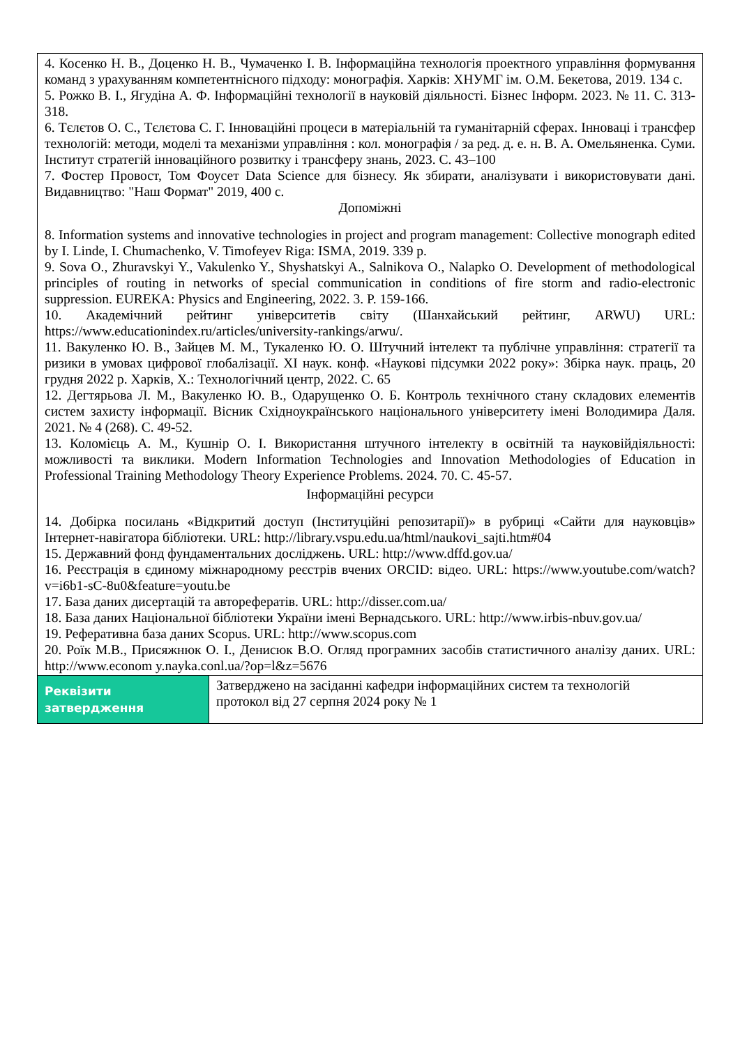| 4. Косенко Н. В., Доценко Н. В., Чумаченко І. В. Інформаційна технологія проектного управління формування команд з урахуванням компетентнісного підходу: монографія. Харків: ХНУМГ ім. О.М. Бекетова, 2019. 134 с. 5. Рожко В. І., Ягудіна А. Ф. Інформаційні технології в науковій діяльності. Бізнес Інформ. 2023. № 11. С. 313-318. 6. Тєлєтов О. С., Тєлєтова С. Г. Інноваційні процеси в матеріальній та гуманітарній сферах. Інноваці і трансфер технологій: методи, моделі та механізми управління : кол. монографія / за ред. д. е. н. В. А. Омельяненка. Суми. Інститут стратегій інноваційного розвитку і трансферу знань, 2023. С. 43–100 7. Фостер Провост, Том Фоусет Data Science для бізнесу. Як збирати, аналізувати і використовувати дані. Видавництво: "Наш Формат" 2019, 400 с. Допоміжні 8. Information systems and innovative technologies in project and program management: Collective monograph edited by I. Linde, I. Chumachenko, V. Timofeyev Riga: ISMA, 2019. 339 p. 9. Sova O., Zhuravskyi Y., Vakulenko Y., Shyshatskyi A., Salnikova O., Nalapko O. Development of methodological principles of routing in networks of special communication in conditions of fire storm and radio-electronic suppression. EUREKA: Physics and Engineering, 2022. 3. P. 159-166. 10. Академічний рейтинг університетів світу (Шанхайський рейтинг, ARWU) URL: https://www.educationindex.ru/articles/university-rankings/arwu/. 11. Вакуленко Ю. В., Зайцев М. М., Тукаленко Ю. О. Штучний інтелект та публічне управління: стратегії та ризики в умовах цифрової глобалізації. XI наук. конф. «Наукові підсумки 2022 року»: Збірка наук. праць, 20 грудня 2022 р. Харків, Х.: Технологічний центр, 2022. С. 65 12. Дегтярьова Л. М., Вакуленко Ю. В., Одарущенко О. Б. Контроль технічного стану складових елементів систем захисту інформації. Вісник Східноукраїнського національного університету імені Володимира Даля. 2021. № 4 (268). С. 49-52. 13. Коломієць А. М., Кушнір О. І. Використання штучного інтелекту в освітній та науковійдіяльності: можливості та виклики. Modern Information Technologies and Innovation Methodologies of Education in Professional Training Methodology Theory Experience Problems. 2024. 70. С. 45-57. Інформаційні ресурси 14. Добірка посилань «Відкритий доступ (Інституційні репозитарії)» в рубриці «Сайти для науковців» Інтернет-навігатора бібліотеки. URL: http://library.vspu.edu.ua/html/naukovi_sajti.htm#04 15. Державний фонд фундаментальних досліджень. URL: http://www.dffd.gov.ua/ 16. Реєстрація в єдиному міжнародному реєстрів вчених ORCID: відео. URL: https://www.youtube.com/watch?v=i6b1-sC-8u0&feature=youtu.be 17. База даних дисертацій та авторефератів. URL: http://disser.com.ua/ 18. База даних Національної бібліотеки України імені Вернадського. URL: http://www.irbis-nbuv.gov.ua/ 19. Реферативна база даних Scopus. URL: http://www.scopus.com 20. Роїк М.В., Присяжнюк О. І., Денисюк В.О. Огляд програмних засобів статистичного аналізу даних. URL: http://www.econom y.nayka.conl.ua/?op=l&z=5676 | |
| Реквізити затвердження | Затверджено на засіданні кафедри інформаційних систем та технологій протокол від 27 серпня 2024 року № 1 |